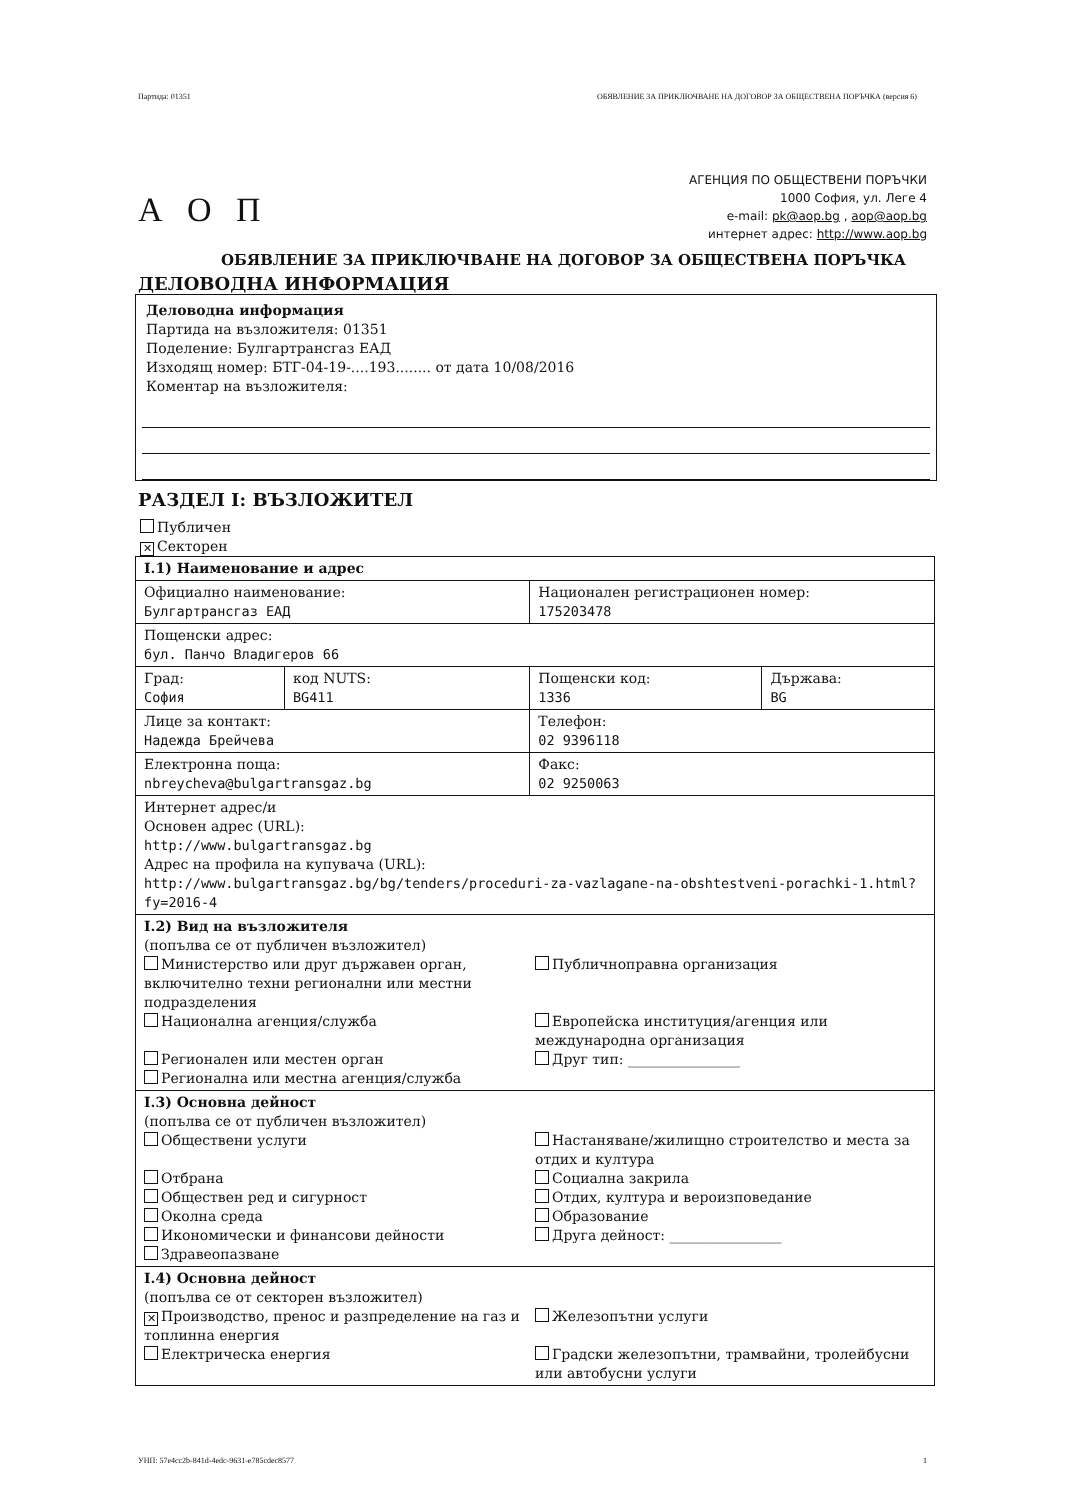Партида: 01351 ОБЯВЛЕНИЕ ЗА ПРИКЛЮЧВАНЕ НА ДОГОВОР ЗА ОБЩЕСТВЕНА ПОРЪЧКА (версия 6)
А О П
АГЕНЦИЯ ПО ОБЩЕСТВЕНИ ПОРЪЧКИ
1000 София, ул. Леге 4
e-mail: pk@aop.bg , aop@aop.bg
интернет адрес: http://www.aop.bg
ОБЯВЛЕНИЕ ЗА ПРИКЛЮЧВАНЕ НА ДОГОВОР ЗА ОБЩЕСТВЕНА ПОРЪЧКА
ДЕЛОВОДНА ИНФОРМАЦИЯ
Деловодна информация
Партида на възложителя: 01351
Поделение: Булгартрансгаз ЕАД
Изходящ номер: БТГ-04-19-....193........ от дата 10/08/2016
Коментар на възложителя:
РАЗДЕЛ I: ВЪЗЛОЖИТЕЛ
Публичен
✕ Секторен
| I.1) Наименование и адрес | | | |
| Официално наименование: Булгартрансгаз ЕАД | | Национален регистрационен номер: 175203478 | |
| Пощенски адрес: бул. Панчо Владигеров 66 | | | |
| Град: София | код NUTS: BG411 | Пощенски код: 1336 | Държава: BG |
| Лице за контакт: Надежда Брейчева | | Телефон: 02 9396118 | |
| Електронна поща: nbreycheva@bulgartransgaz.bg | | Факс: 02 9250063 | |
| Интернет адрес/и Основен адрес (URL): http://www.bulgartransgaz.bg Адрес на профила на купувача (URL): http://www.bulgartransgaz.bg/bg/tenders/proceduri-za-vazlagane-na-obshtestveni-porachki-1.html?fy=2016-4 | | | |
| I.2) Вид на възложителя (попълва се от публичен възложител) Министерство или друг държавен орган, включително техни регионални или местни подразделения Национална агенция/служба Регионален или местен орган Регионална или местна агенция/служба Публичноправна организация Европейска институция/агенция или международна организация Друг тип: ________________ | | | |
| I.3) Основна дейност (попълва се от публичен възложител) Обществени услуги Отбрана Обществен ред и сигурност Околна среда Икономически и финансови дейности Здравеопазване Настаняване/жилищно строителство и места за отдих и култура Социална закрила Отдих, култура и вероизповедание Образование Друга дейност: ________________ | | | |
| I.4) Основна дейност (попълва се от секторен възложител) ✕ Производство, пренос и разпределение на газ и топлинна енергия Електрическа енергия Железопътни услуги Градски железопътни, трамвайни, тролейбусни или автобусни услуги | | | |
УНП: 57e4cc2b-841d-4edc-9631-e785cdec8577 1